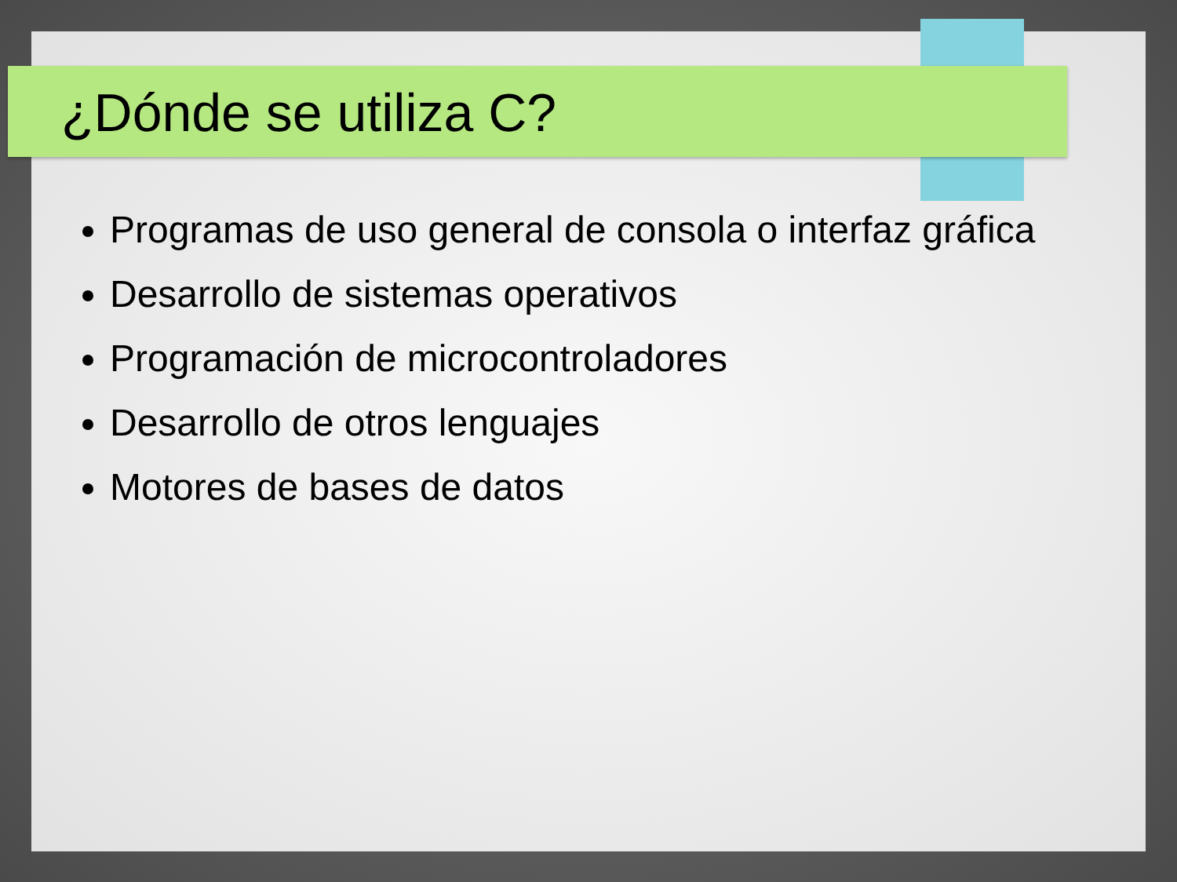¿Dónde se utiliza C?
Programas de uso general de consola o interfaz gráfica
Desarrollo de sistemas operativos
Programación de microcontroladores
Desarrollo de otros lenguajes
Motores de bases de datos